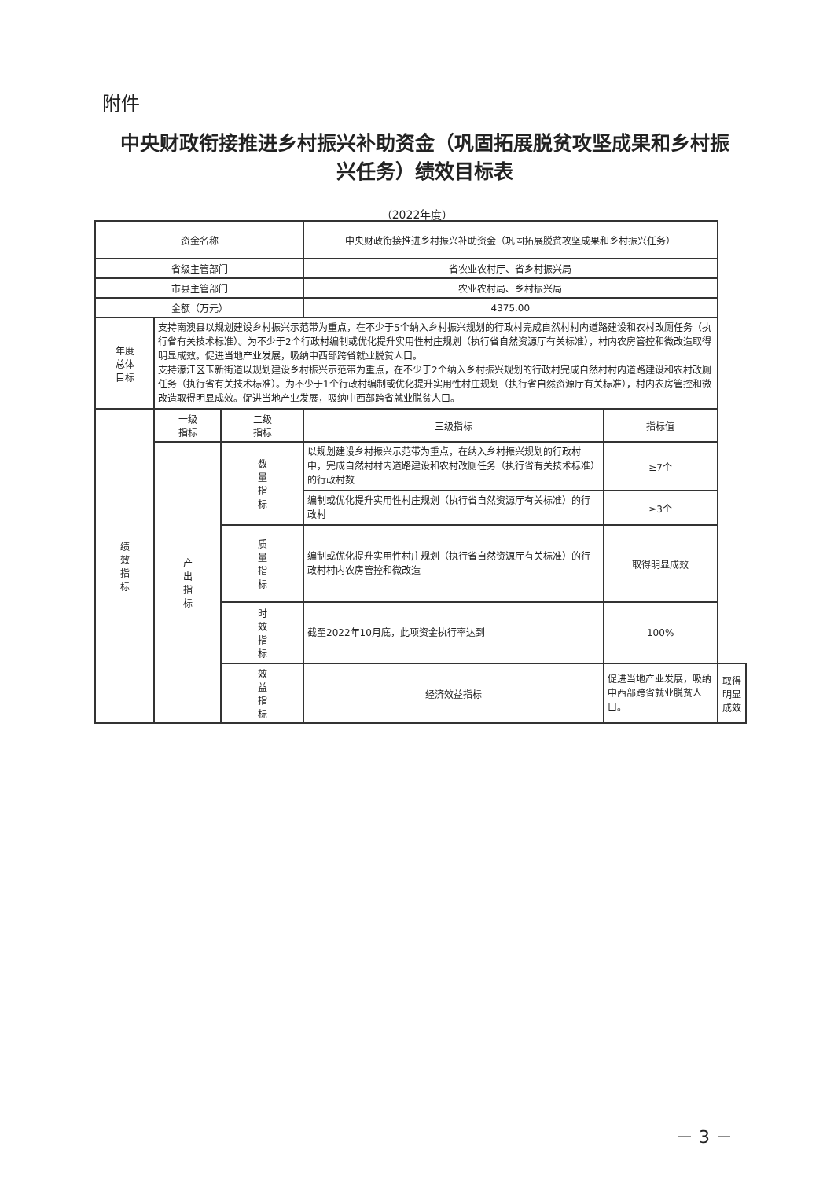附件
中央财政衔接推进乡村振兴补助资金（巩固拓展脱贫攻坚成果和乡村振兴任务）绩效目标表
（2022年度）
| 资金名称 | | | 中央财政衔接推进乡村振兴补助资金（巩固拓展脱贫攻坚成果和乡村振兴任务） | | |
| 省级主管部门 | | | 省农业农村厅、省乡村振兴局 | | |
| 市县主管部门 | | | 农业农村局、乡村振兴局 | | |
| 金额（万元） | | | 4375.00 | | |
| 年度 总体 目标 | 支持南澳县以规划建设乡村振兴示范带为重点，在不少于5个纳入乡村振兴规划的行政村完成自然村村内道路建设和农村改厕任务（执行省有关技术标准）。为不少于2个行政村编制或优化提升实用性村庄规划（执行省自然资源厅有关标准），村内农房管控和微改造取得明显成效。促进当地产业发展，吸纳中西部跨省就业脱贫人口。 支持濠江区玉新街道以规划建设乡村振兴示范带为重点，在不少于2个纳入乡村振兴规划的行政村完成自然村村内道路建设和农村改厕任务（执行省有关技术标准）。为不少于1个行政村编制或优化提升实用性村庄规划（执行省自然资源厅有关标准），村内农房管控和微改造取得明显成效。促进当地产业发展，吸纳中西部跨省就业脱贫人口。 | | | | |
| 绩 效 指 标 | 一级 指标 | 二级 指标 | 三级指标 | 指标值 | |
| | 产 出 指 标 | 数 量 指 标 | 以规划建设乡村振兴示范带为重点，在纳入乡村振兴规划的行政村中，完成自然村村内道路建设和农村改厕任务（执行省有关技术标准）的行政村数 | ≥7个 | |
| | | | 编制或优化提升实用性村庄规划（执行省自然资源厅有关标准）的行政村 | ≥3个 | |
| | | 质 量 指 标 | 编制或优化提升实用性村庄规划（执行省自然资源厅有关标准）的行政村村内农房管控和微改造 | 取得明显成效 | |
| | | 时 效 指 标 | 截至2022年10月底，此项资金执行率达到 | 100% | |
| | | 效 益 指 标 | 经济效益指标 | 促进当地产业发展，吸纳中西部跨省就业脱贫人口。 | 取得明显成效 |
－ 3 －